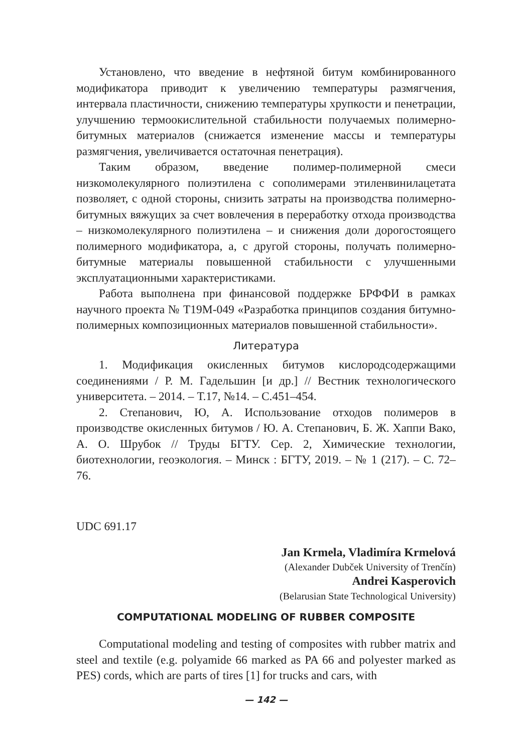Установлено, что введение в нефтяной битум комбинированного модификатора приводит к увеличению температуры размягчения, интервала пластичности, снижению температуры хрупкости и пенетрации, улучшению термоокислительной стабильности получаемых полимерно-битумных материалов (снижается изменение массы и температуры размягчения, увеличивается остаточная пенетрация).
Таким образом, введение полимер-полимерной смеси низкомолекулярного полиэтилена с сополимерами этиленвинилацетата позволяет, с одной стороны, снизить затраты на производства полимерно-битумных вяжущих за счет вовлечения в переработку отхода производства – низкомолекулярного полиэтилена – и снижения доли дорогостоящего полимерного модификатора, а, с другой стороны, получать полимерно-битумные материалы повышенной стабильности с улучшенными эксплуатационными характеристиками.
Работа выполнена при финансовой поддержке БРФФИ в рамках научного проекта № Т19М-049 «Разработка принципов создания битумно-полимерных композиционных материалов повышенной стабильности».
Литература
1. Модификация окисленных битумов кислородсодержащими соединениями / Р. М. Гадельшин [и др.] // Вестник технологического университета. – 2014. – Т.17, №14. – С.451–454.
2. Степанович, Ю, А. Использование отходов полимеров в производстве окисленных битумов / Ю. А. Степанович, Б. Ж. Хаппи Вако, А. О. Шрубок // Труды БГТУ. Сер. 2, Химические технологии, биотехнологии, геоэкология. – Минск : БГТУ, 2019. – № 1 (217). – С. 72–76.
UDC 691.17
Jan Krmela, Vladimíra Krmelová
(Alexander Dubček University of Trenčín)
Andrei Kasperovich
(Belarusian State Technological University)
COMPUTATIONAL MODELING OF RUBBER COMPOSITE
Computational modeling and testing of composites with rubber matrix and steel and textile (e.g. polyamide 66 marked as PA 66 and polyester marked as PES) cords, which are parts of tires [1] for trucks and cars, with
— 142 —